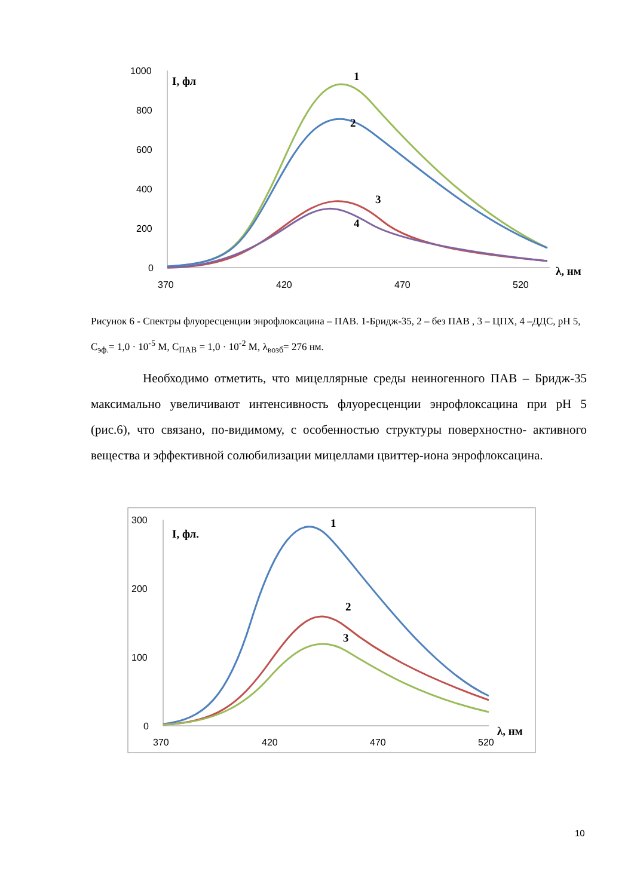1000
800
600
400
200
0
370
420
470
520
I, фл
λ, нм
1
2
3
4
300
200
100
0
370
420
470
520
I, фл.
λ, нм
1
2
3
Рисунок 6 - Спектры флуоресценции энрофлоксацина – ПАВ. 1-Бридж-35, 2 – без ПАВ , 3 – ЦПХ, 4 –ДДС, pH 5, C<sub>эф.</sub>= 1,0 · 10<sup>-5</sup> М, C<sub>ПАВ</sub> = 1,0 · 10<sup>-2</sup> М, λ<sub>возб</sub>= 276 нм.
Необходимо отметить, что мицеллярные среды неиногенного ПАВ – Бридж-35 максимально увеличивают интенсивность флуоресценции энрофлоксацина при pH 5 (рис.6), что связано, по-видимому, с особенностью структуры поверхностно- активного вещества и эффективной солюбилизации мицеллами цвиттер-иона энрофлоксацина.
10